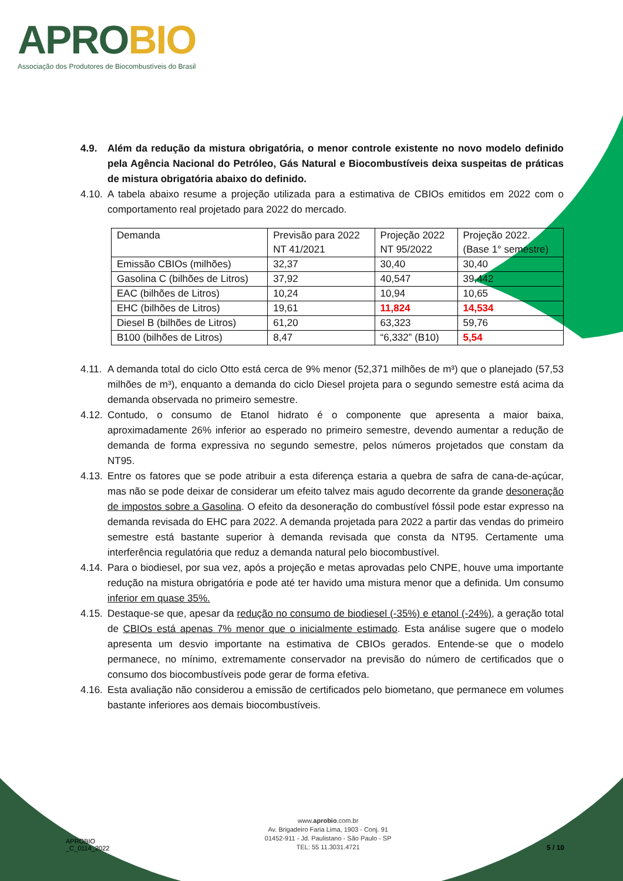APROBIO
Associação dos Produtores de Biocombustíveis do Brasil
4.9. Além da redução da mistura obrigatória, o menor controle existente no novo modelo definido pela Agência Nacional do Petróleo, Gás Natural e Biocombustíveis deixa suspeitas de práticas de mistura obrigatória abaixo do definido.
4.10.
A tabela abaixo resume a projeção utilizada para a estimativa de CBIOs emitidos em 2022 com o comportamento real projetado para 2022 do mercado.
| Demanda | Previsão para 2022 NT 41/2021 | Projeção 2022 NT 95/2022 | Projeção 2022. (Base 1° semestre) |
| Emissão CBIOs (milhões) | 32,37 | 30,40 | 30,40 |
| Gasolina C (bilhões de Litros) | 37,92 | 40,547 | 39,442 |
| EAC (bilhões de Litros) | 10,24 | 10,94 | 10,65 |
| EHC (bilhões de Litros) | 19,61 | 11,824 | 14,534 |
| Diesel B (bilhões de Litros) | 61,20 | 63,323 | 59,76 |
| B100 (bilhões de Litros) | 8,47 | “6,332” (B10) | 5,54 |
4.11.
A demanda total do ciclo Otto está cerca de 9% menor (52,371 milhões de m³) que o planejado (57,53 milhões de m³), enquanto a demanda do ciclo Diesel projeta para o segundo semestre está acima da demanda observada no primeiro semestre.
4.12.
Contudo, o consumo de Etanol hidrato é o componente que apresenta a maior baixa, aproximadamente 26% inferior ao esperado no primeiro semestre, devendo aumentar a redução de demanda de forma expressiva no segundo semestre, pelos números projetados que constam da NT95.
4.13.
Entre os fatores que se pode atribuir a esta diferença estaria a quebra de safra de cana-de-açúcar, mas não se pode deixar de considerar um efeito talvez mais agudo decorrente da grande desoneração de impostos sobre a Gasolina. O efeito da desoneração do combustível fóssil pode estar expresso na demanda revisada do EHC para 2022. A demanda projetada para 2022 a partir das vendas do primeiro semestre está bastante superior à demanda revisada que consta da NT95. Certamente uma interferência regulatória que reduz a demanda natural pelo biocombustível.
4.14.
Para o biodiesel, por sua vez, após a projeção e metas aprovadas pelo CNPE, houve uma importante redução na mistura obrigatória e pode até ter havido uma mistura menor que a definida. Um consumo inferior em quase 35%.
4.15.
Destaque-se que, apesar da redução no consumo de biodiesel (-35%) e etanol (-24%), a geração total de CBIOs está apenas 7% menor que o inicialmente estimado. Esta análise sugere que o modelo apresenta um desvio importante na estimativa de CBIOs gerados. Entende-se que o modelo permanece, no mínimo, extremamente conservador na previsão do número de certificados que o consumo dos biocombustíveis pode gerar de forma efetiva.
4.16.
Esta avaliação não considerou a emissão de certificados pelo biometano, que permanece em volumes bastante inferiores aos demais biocombustíveis.
APROBIO
_C_0114_2022
www.aprobio.com.br
Av. Brigadeiro Faria Lima, 1903 - Conj. 91
01452-911 - Jd. Paulistano - São Paulo - SP
TEL: 55 11.3031.4721
5 / 10